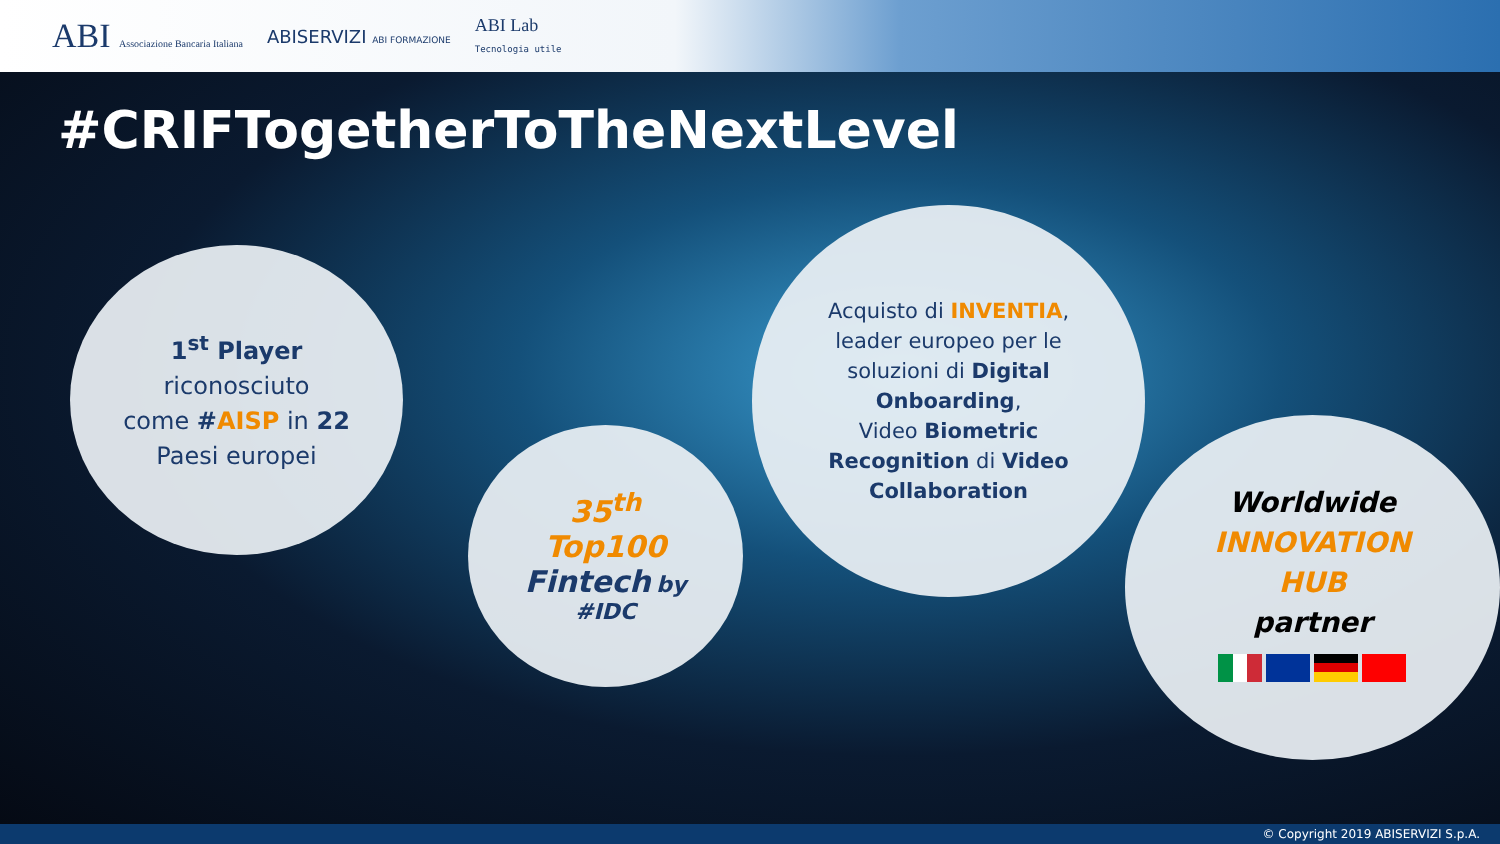ABI Associazione Bancaria Italiana ABISERVIZI ABI FORMAZIONE ABI Lab
Tecnologia utile
#CRIFTogetherToTheNextLevel
1<sup>st</sup> Player
riconosciuto
come #AISP in 22
Paesi europei
35<sup>th</sup>
Top100
Fintech by
#IDC
Acquisto di INVENTIA,
leader europeo per le
soluzioni di Digital
Onboarding,
Video Biometric
Recognition di Video
Collaboration
Worldwide
INNOVATION
HUB
partner
© Copyright 2019 ABISERVIZI S.p.A.